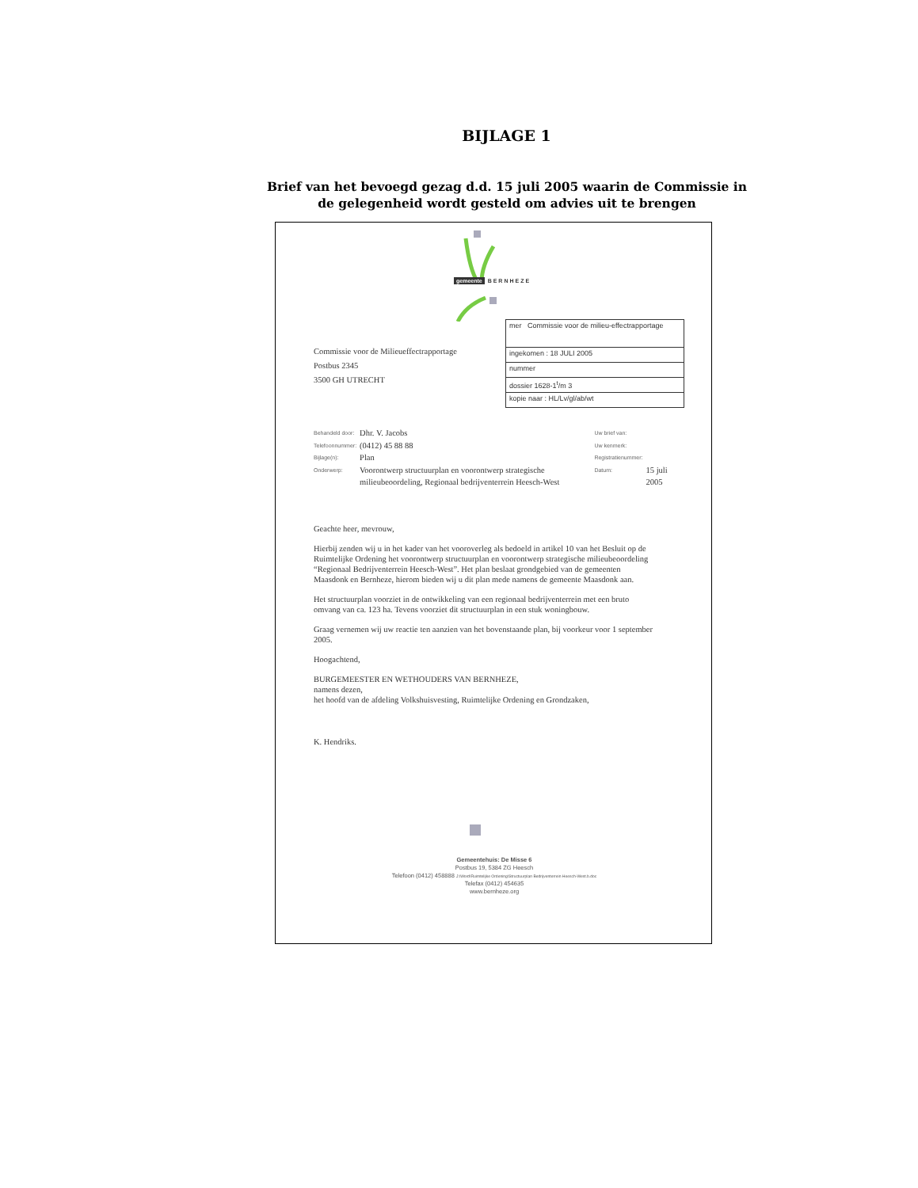BIJLAGE 1
Brief van het bevoegd gezag d.d. 15 juli 2005 waarin de Commissie in de gelegenheid wordt gesteld om advies uit te brengen
gemeente BERNHEZE
mer Commissie voor de milieu-effectrapportage
ingekomen : 18 JULI 2005
nummer
dossier 1628-1<sup>t</sup>/m 3
kopie naar : HL/Lv/gl/ab/wt
Commissie voor de Milieueffectrapportage
Postbus 2345
3500 GH UTRECHT
| Behandeld door: | Dhr. V. Jacobs | Uw brief van: | |
| Telefoonnummer: | (0412) 45 88 88 | Uw kenmerk: | |
| Bijlage(n): | Plan | Registratienummer: | |
| Onderwerp: | Voorontwerp structuurplan en voorontwerp strategische milieubeoordeling, Regionaal bedrijventerrein Heesch-West | Datum: | 15 juli 2005 |
Geachte heer, mevrouw,
Hierbij zenden wij u in het kader van het vooroverleg als bedoeld in artikel 10 van het Besluit op de Ruimtelijke Ordening het voorontwerp structuurplan en voorontwerp strategische milieubeoordeling “Regionaal Bedrijventerrein Heesch-West”. Het plan beslaat grondgebied van de gemeenten Maasdonk en Bernheze, hierom bieden wij u dit plan mede namens de gemeente Maasdonk aan.
Het structuurplan voorziet in de ontwikkeling van een regionaal bedrijventerrein met een bruto omvang van ca. 123 ha. Tevens voorziet dit structuurplan in een stuk woningbouw.
Graag vernemen wij uw reactie ten aanzien van het bovenstaande plan, bij voorkeur voor 1 september 2005.
Hoogachtend,
BURGEMEESTER EN WETHOUDERS VAN BERNHEZE,
namens dezen,
het hoofd van de afdeling Volkshuisvesting, Ruimtelijke Ordening en Grondzaken,
K. Hendriks.
Gemeentehuis: De Misse 6
Postbus 19, 5384 ZG Heesch
Telefoon (0412) 458888 J:\Word\Ruimtelijke Ordening\Structuurplan Bedrijventerrein Heesch-West.b.doc
Telefax (0412) 454635
www.bernheze.org